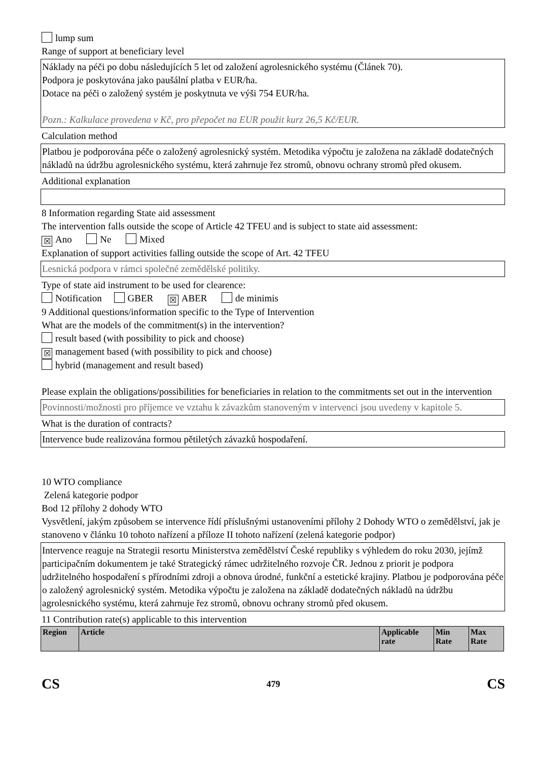lump sum
Range of support at beneficiary level
Náklady na péči po dobu následujících 5 let od založení agrolesnického systému (Článek 70).
Podpora je poskytována jako paušální platba v EUR/ha.
Dotace na péči o založený systém je poskytnuta ve výši 754 EUR/ha.
Pozn.: Kalkulace provedena v Kč, pro přepočet na EUR použit kurz 26,5 Kč/EUR.
Calculation method
Platbou je podporována péče o založený agrolesnický systém. Metodika výpočtu je založena na základě dodatečných nákladů na údržbu agrolesnického systému, která zahrnuje řez stromů, obnovu ochrany stromů před okusem.
Additional explanation
8 Information regarding State aid assessment
The intervention falls outside the scope of Article 42 TFEU and is subject to state aid assessment:
☒ Ano Ne Mixed
Explanation of support activities falling outside the scope of Art. 42 TFEU
Lesnická podpora v rámci společné zemědělské politiky.
Type of state aid instrument to be used for clearence:
Notification GBER ☒ ABER de minimis
9 Additional questions/information specific to the Type of Intervention
What are the models of the commitment(s) in the intervention?
result based (with possibility to pick and choose)
☒ management based (with possibility to pick and choose)
hybrid (management and result based)
Please explain the obligations/possibilities for beneficiaries in relation to the commitments set out in the intervention
Povinnosti/možnosti pro příjemce ve vztahu k závazkům stanoveným v intervenci jsou uvedeny v kapitole 5.
What is the duration of contracts?
Intervence bude realizována formou pětiletých závazků hospodaření.
10 WTO compliance
Zelená kategorie podpor
Bod 12 přílohy 2 dohody WTO
Vysvětlení, jakým způsobem se intervence řídí příslušnými ustanoveními přílohy 2 Dohody WTO o zemědělství, jak je stanoveno v článku 10 tohoto nařízení a příloze II tohoto nařízení (zelená kategorie podpor)
Intervence reaguje na Strategii resortu Ministerstva zemědělství České republiky s výhledem do roku 2030, jejímž participačním dokumentem je také Strategický rámec udržitelného rozvoje ČR. Jednou z priorit je podpora udržitelného hospodaření s přírodními zdroji a obnova úrodné, funkční a estetické krajiny. Platbou je podporována péče o založený agrolesnický systém. Metodika výpočtu je založena na základě dodatečných nákladů na údržbu agrolesnického systému, která zahrnuje řez stromů, obnovu ochrany stromů před okusem.
11 Contribution rate(s) applicable to this intervention
| Region | Article | Applicable rate | Min Rate | Max Rate |
| --- | --- | --- | --- | --- |
CS 479 CS